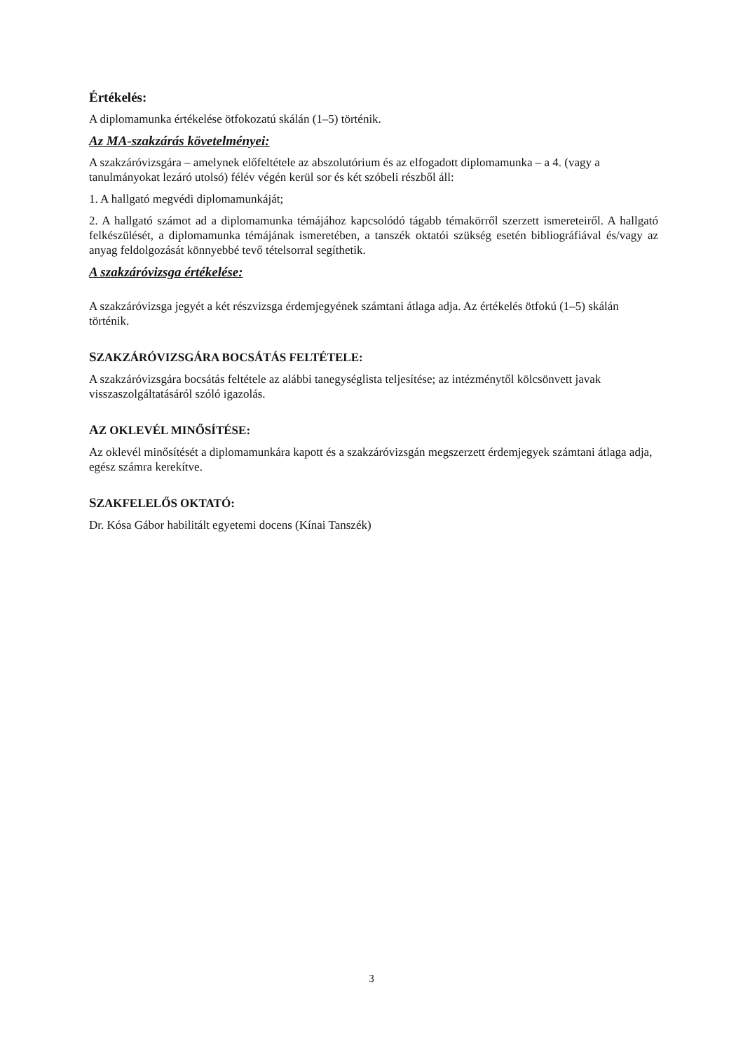Értékelés:
A diplomamunka értékelése ötfokozatú skálán (1–5) történik.
Az MA-szakzárás követelményei:
A szakzáróvizsgára – amelynek előfeltétele az abszolutórium és az elfogadott diplomamunka – a 4. (vagy a tanulmányokat lezáró utolsó) félév végén kerül sor és két szóbeli részből áll:
1. A hallgató megvédi diplomamunkáját;
2. A hallgató számot ad a diplomamunka témájához kapcsolódó tágabb témakörről szerzett ismereteiről. A hallgató felkészülését, a diplomamunka témájának ismeretében, a tanszék oktatói szükség esetén bibliográfiával és/vagy az anyag feldolgozását könnyebbé tevő tételsorral segíthetik.
A szakzáróvizsga értékelése:
A szakzáróvizsga jegyét a két részvizsga érdemjegyének számtani átlaga adja. Az értékelés ötfokú (1–5) skálán történik.
SZAKZÁRÓVIZSGÁRA BOCSÁTÁS FELTÉTELE:
A szakzáróvizsgára bocsátás feltétele az alábbi tanegységlista teljesítése; az intézménytől kölcsönvett javak visszaszolgáltatásáról szóló igazolás.
AZ OKLEVÉL MINŐSÍTÉSE:
Az oklevél minősítését a diplomamunkára kapott és a szakzáróvizsgán megszerzett érdemjegyek számtani átlaga adja, egész számra kerekítve.
SZAKFELELŐS OKTATÓ:
Dr. Kósa Gábor habilitált egyetemi docens (Kínai Tanszék)
3